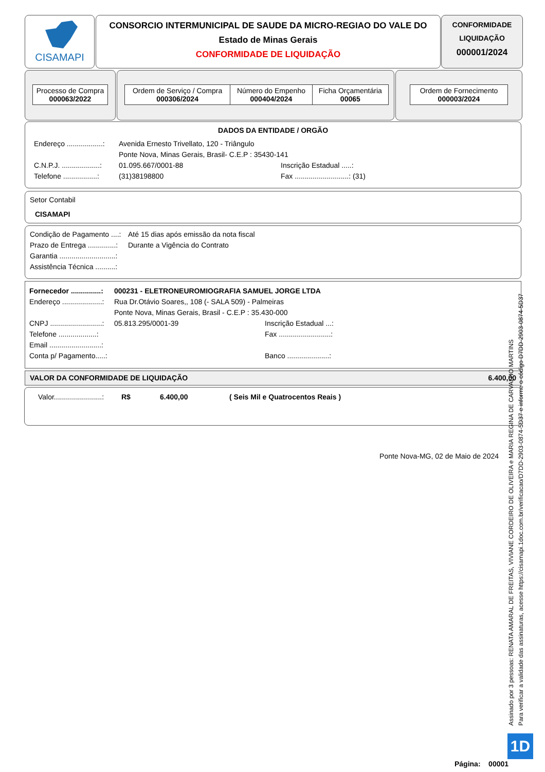CISAMAPI
CONSORCIO INTERMUNICIPAL DE SAUDE DA MICRO-REGIAO DO VALE DO
Estado de Minas Gerais
CONFORMIDADE DE LIQUIDAÇÃO
CONFORMIDADE
LIQUIDAÇÃO
000001/2024
Processo de Compra
000063/2022
| Ordem de Serviço / Compra 000306/2024 | Número do Empenho 000404/2024 | Ficha Orçamentária 00065 |
Ordem de Fornecimento
000003/2024
DADOS DA ENTIDADE / ORGÃO
Endereço ..................: Avenida Ernesto Trivellato, 120 - Triângulo
Ponte Nova, Minas Gerais, Brasil- C.E.P : 35430-141
C.N.P.J. ...................: 01.095.667/0001-88 Inscrição Estadual .....:
Telefone .................: (31)38198800 Fax ...........................: (31)
Setor Contabil
CISAMAPI
Condição de Pagamento ....: Até 15 dias após emissão da nota fiscal
Prazo de Entrega ..............: Durante a Vigência do Contrato
Garantia ............................:
Assistência Técnica ..........:
Fornecedor ...............: 000231 - ELETRONEUROMIOGRAFIA SAMUEL JORGE LTDA
Endereço ....................: Rua Dr.Otávio Soares,, 108 (- SALA 509) - Palmeiras
Ponte Nova, Minas Gerais, Brasil - C.E.P : 35.430-000
CNPJ ..........................: 05.813.295/0001-39 Inscrição Estadual ...:
Telefone ...................: Fax ..........................:
Email ..........................:
Conta p/ Pagamento.....: Banco .....................:
VALOR DA CONFORMIDADE DE LIQUIDAÇÃO 6.400,00
Valor........................: R$ 6.400,00 ( Seis Mil e Quatrocentos Reais )
Ponte Nova-MG, 02 de Maio de 2024
Assinado por 3 pessoas: RENATA AMARAL DE FREITAS, VIVIANE CORDEIRO DE OLIVEIRA e MARIA REGINA DE CARVALHO MARTINS
Para verificar a validade das assinaturas, acesse https://cisamapi.1doc.com.br/verificacao/D7DD-2903-0874-5D37 e informe o código D7DD-2903-0874-5D37
1D
Página: 00001